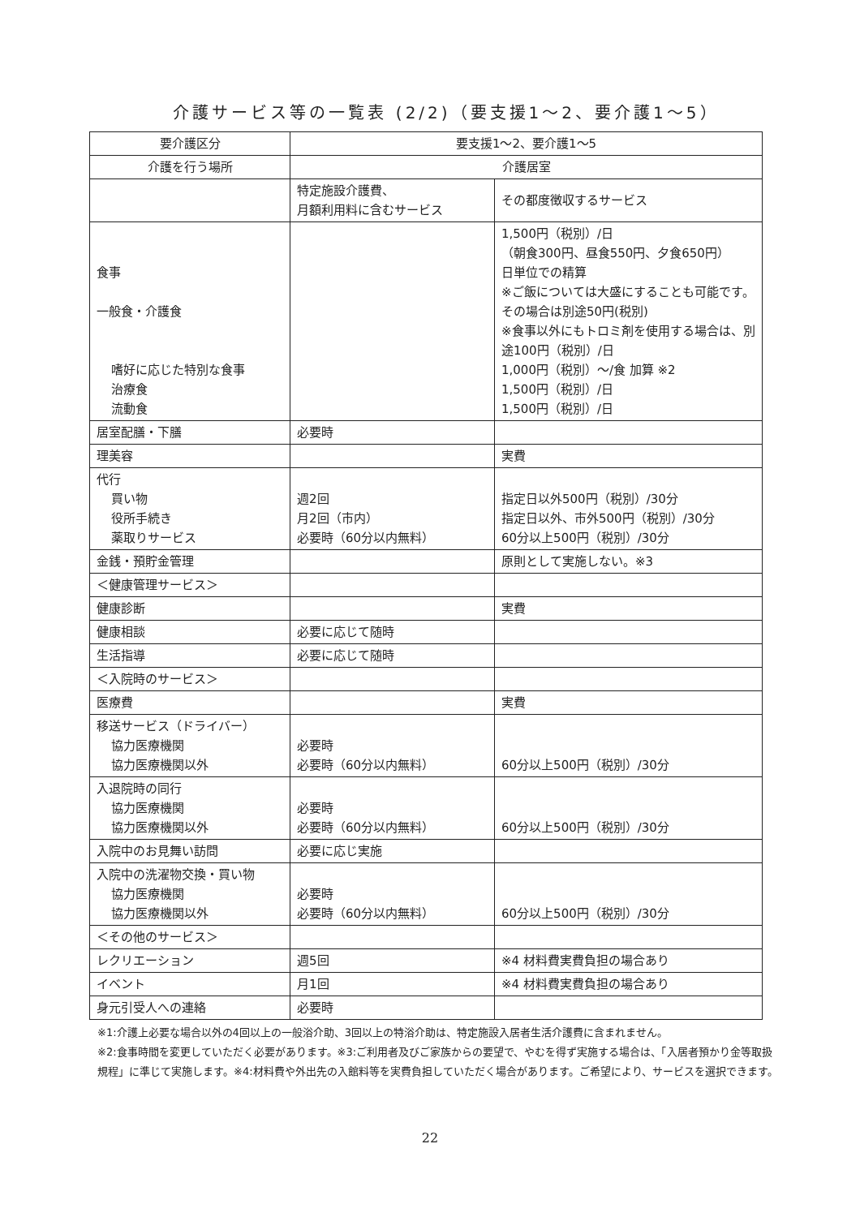介護サービス等の一覧表 (2/2)（要支援1〜2、要介護1〜5）
| 要介護区分 | 要支援1〜2、要介護1〜5 | |
| 介護を行う場所 | 介護居室 | |
| | 特定施設介護費、 月額利用料に含むサービス | その都度徴収するサービス |
| 食事 一般食・介護食 嗜好に応じた特別な食事 治療食 流動食 | | 1,500円（税別）/日 （朝食300円、昼食550円、夕食650円） 日単位での精算 ※ご飯については大盛にすることも可能です。その場合は別途50円(税別) ※食事以外にもトロミ剤を使用する場合は、別途100円（税別）/日 1,000円（税別）〜/食 加算 ※2 1,500円（税別）/日 1,500円（税別）/日 |
| 居室配膳・下膳 | 必要時 | |
| 理美容 | | 実費 |
| 代行 買い物 役所手続き 薬取りサービス | 週2回 月2回（市内） 必要時（60分以内無料） | 指定日以外500円（税別）/30分 指定日以外、市外500円（税別）/30分 60分以上500円（税別）/30分 |
| 金銭・預貯金管理 | | 原則として実施しない。※3 |
| ＜健康管理サービス＞ | | |
| 健康診断 | | 実費 |
| 健康相談 | 必要に応じて随時 | |
| 生活指導 | 必要に応じて随時 | |
| ＜入院時のサービス＞ | | |
| 医療費 | | 実費 |
| 移送サービス（ドライバー） 協力医療機関 協力医療機関以外 | 必要時 必要時（60分以内無料） | 60分以上500円（税別）/30分 |
| 入退院時の同行 協力医療機関 協力医療機関以外 | 必要時 必要時（60分以内無料） | 60分以上500円（税別）/30分 |
| 入院中のお見舞い訪問 | 必要に応じ実施 | |
| 入院中の洗濯物交換・買い物 協力医療機関 協力医療機関以外 | 必要時 必要時（60分以内無料） | 60分以上500円（税別）/30分 |
| ＜その他のサービス＞ | | |
| レクリエーション | 週5回 | ※4 材料費実費負担の場合あり |
| イベント | 月1回 | ※4 材料費実費負担の場合あり |
| 身元引受人への連絡 | 必要時 | |
※1:介護上必要な場合以外の4回以上の一般浴介助、3回以上の特浴介助は、特定施設入居者生活介護費に含まれません。
※2:食事時間を変更していただく必要があります。※3:ご利用者及びご家族からの要望で、やむを得ず実施する場合は、「入居者預かり金等取扱規程」に準じて実施します。※4:材料費や外出先の入館料等を実費負担していただく場合があります。ご希望により、サービスを選択できます。
22